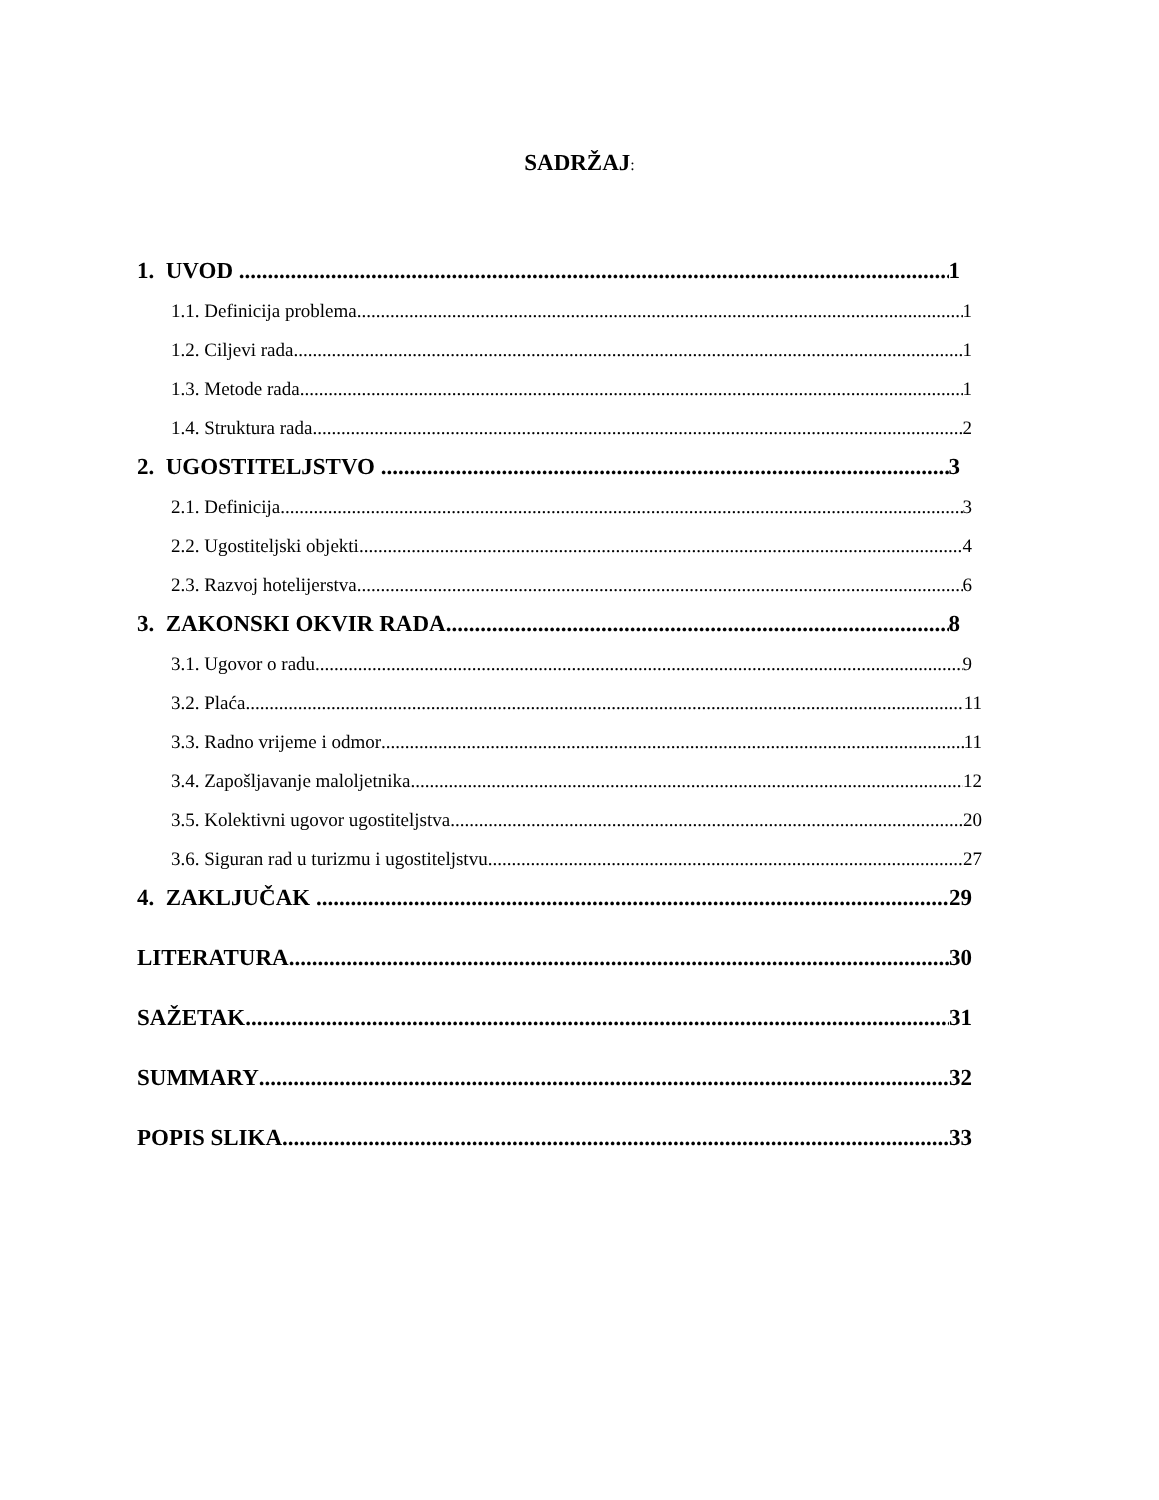SADRŽAJ:
1. UVOD 1
1.1. Definicija problema 1
1.2. Ciljevi rada 1
1.3. Metode rada 1
1.4. Struktura rada 2
2. UGOSTITELJSTVO 3
2.1. Definicija 3
2.2. Ugostiteljski objekti 4
2.3. Razvoj hotelijerstva 6
3. ZAKONSKI OKVIR RADA 8
3.1. Ugovor o radu 9
3.2. Plaća 11
3.3. Radno vrijeme i odmor 11
3.4. Zapošljavanje maloljetnika 12
3.5. Kolektivni ugovor ugostiteljstva 20
3.6. Siguran rad u turizmu i ugostiteljstvu 27
4. ZAKLJUČAK 29
LITERATURA 30
SAŽETAK 31
SUMMARY 32
POPIS SLIKA 33